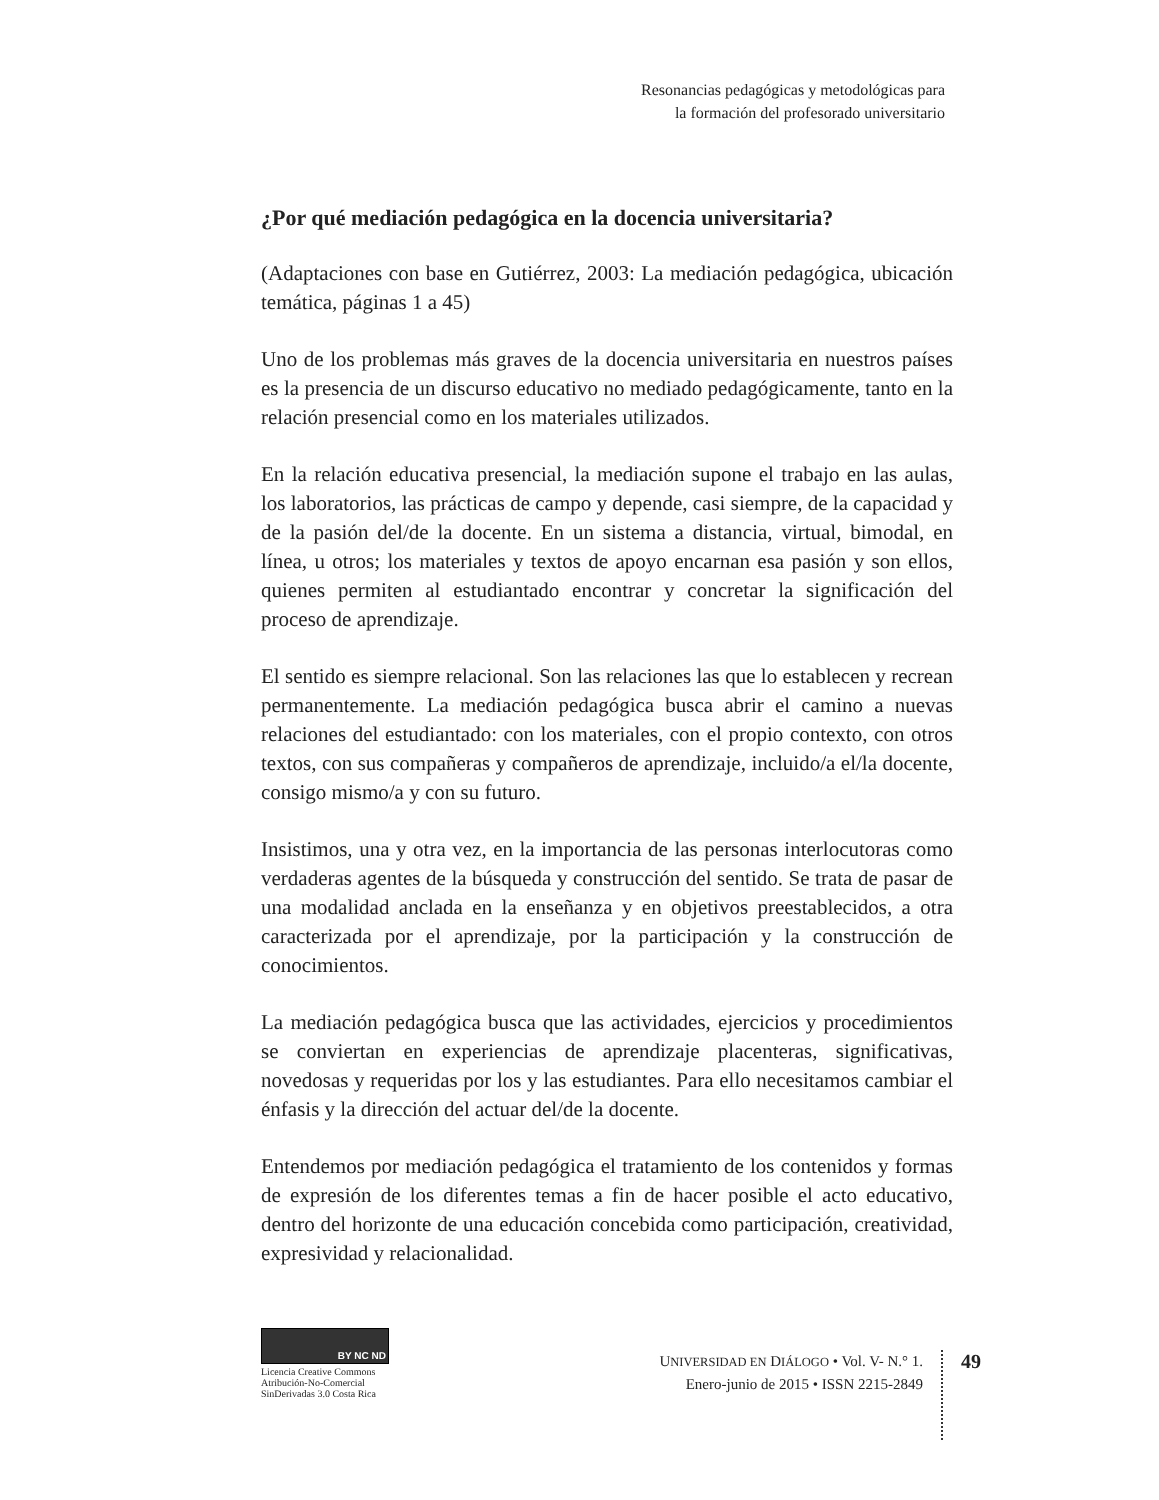Resonancias pedagógicas y metodológicas para
la formación del profesorado universitario
¿Por qué mediación pedagógica en la docencia universitaria?
(Adaptaciones con base en Gutiérrez, 2003: La mediación pedagógica, ubicación temática, páginas 1 a 45)
Uno de los problemas más graves de la docencia universitaria en nuestros países es la presencia de un discurso educativo no mediado pedagógicamente, tanto en la relación presencial como en los materiales utilizados.
En la relación educativa presencial, la mediación supone el trabajo en las aulas, los laboratorios, las prácticas de campo y depende, casi siempre, de la capacidad y de la pasión del/de la docente. En un sistema a distancia, virtual, bimodal, en línea, u otros; los materiales y textos de apoyo encarnan esa pasión y son ellos, quienes permiten al estudiantado encontrar y concretar la significación del proceso de aprendizaje.
El sentido es siempre relacional. Son las relaciones las que lo establecen y recrean permanentemente. La mediación pedagógica busca abrir el camino a nuevas relaciones del estudiantado: con los materiales, con el propio contexto, con otros textos, con sus compañeras y compañeros de aprendizaje, incluido/a el/la docente, consigo mismo/a y con su futuro.
Insistimos, una y otra vez, en la importancia de las personas interlocutoras como verdaderas agentes de la búsqueda y construcción del sentido. Se trata de pasar de una modalidad anclada en la enseñanza y en objetivos preestablecidos, a otra caracterizada por el aprendizaje, por la participación y la construcción de conocimientos.
La mediación pedagógica busca que las actividades, ejercicios y procedimientos se conviertan en experiencias de aprendizaje placenteras, significativas, novedosas y requeridas por los y las estudiantes. Para ello necesitamos cambiar el énfasis y la dirección del actuar del/de la docente.
Entendemos por mediación pedagógica el tratamiento de los contenidos y formas de expresión de los diferentes temas a fin de hacer posible el acto educativo, dentro del horizonte de una educación concebida como participación, creatividad, expresividad y relacionalidad.
BY NC ND
Licencia Creative Commons
Atribución-No-Comercial
SinDerivadas 3.0 Costa Rica
UNIVERSIDAD EN DIÁLOGO • Vol. V- N.° 1.
Enero-junio de 2015 • ISSN 2215-2849
49